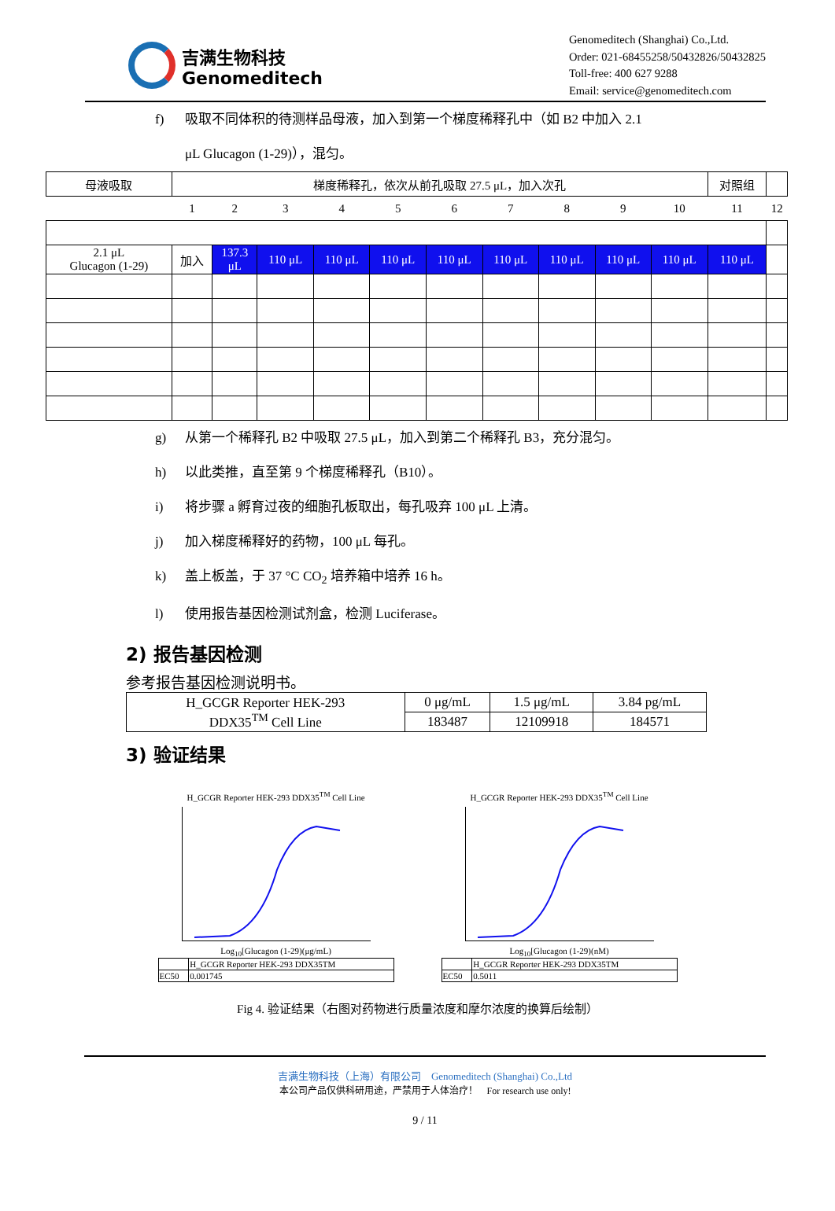吉满生物科技
Genomeditech
Genomeditech (Shanghai) Co.,Ltd.
Order: 021-68455258/50432826/50432825
Toll-free: 400 627 9288
Email: service@genomeditech.com
f) 吸取不同体积的待测样品母液，加入到第一个梯度稀释孔中（如 B2 中加入 2.1
μL Glucagon (1-29)），混匀。
| 母液吸取 | 梯度稀释孔，依次从前孔吸取 27.5 μL，加入次孔 | | | | | | | | | | 对照组 | |
| | 1 | 2 | 3 | 4 | 5 | 6 | 7 | 8 | 9 | 10 | 11 | 12 |
| 2.1 μL Glucagon (1-29) | 加入 | 137.3 μL | 110 μL | 110 μL | 110 μL | 110 μL | 110 μL | 110 μL | 110 μL | 110 μL | 110 μL | |
g) 从第一个稀释孔 B2 中吸取 27.5 μL，加入到第二个稀释孔 B3，充分混匀。
h) 以此类推，直至第 9 个梯度稀释孔（B10）。
i) 将步骤 a 孵育过夜的细胞孔板取出，每孔吸弃 100 μL 上清。
j) 加入梯度稀释好的药物，100 μL 每孔。
k) 盖上板盖，于 37 °C CO<sub>2</sub> 培养箱中培养 16 h。
l) 使用报告基因检测试剂盒，检测 Luciferase。
2) 报告基因检测
参考报告基因检测说明书。
| H_GCGR Reporter HEK-293 DDX35<sup>TM</sup> Cell Line | 0 μg/mL | 1.5 μg/mL | 3.84 pg/mL |
| | 183487 | 12109918 | 184571 |
3) 验证结果
H_GCGR Reporter HEK-293 DDX35<sup>TM</sup> Cell Line
Log<sub>10</sub>[Glucagon (1-29)(μg/mL)
| | H_GCGR Reporter HEK-293 DDX35TM |
| EC50 | 0.001745 |
H_GCGR Reporter HEK-293 DDX35<sup>TM</sup> Cell Line
Log<sub>10</sub>[Glucagon (1-29)(nM)
| | H_GCGR Reporter HEK-293 DDX35TM |
| EC50 | 0.5011 |
Fig 4. 验证结果（右图对药物进行质量浓度和摩尔浓度的换算后绘制）
吉满生物科技（上海）有限公司 Genomeditech (Shanghai) Co.,Ltd
本公司产品仅供科研用途，严禁用于人体治疗！ For research use only!
9 / 11